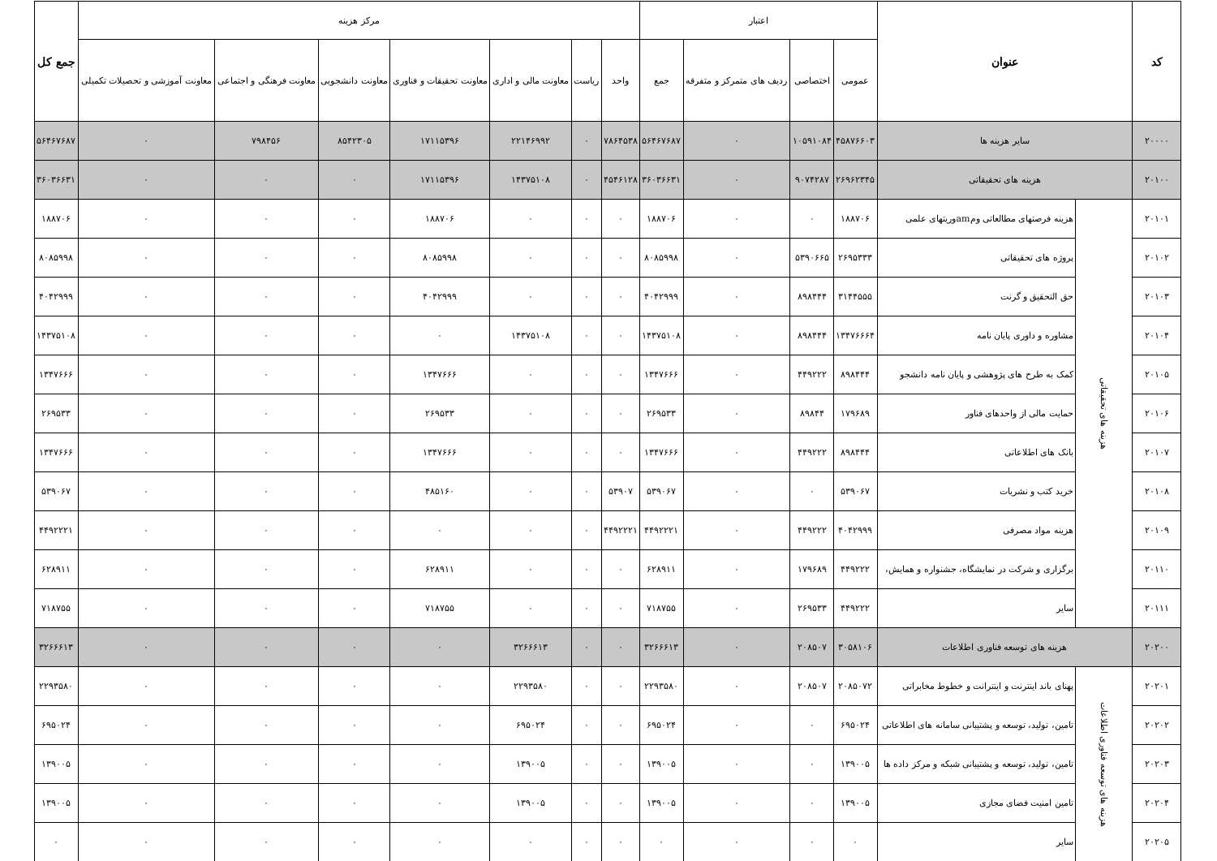| کد | عنوان | | اعتبار | | | | مرکز هزینه | | | | | | | جمع کل |
| --- | --- | --- | --- | --- | --- | --- | --- | --- | --- | --- | --- | --- | --- | --- |
| | | | عمومی | اختصاصی | ردیف های متمرکز و متفرقه | جمع | واحد | ریاست | معاونت مالی و اداری | معاونت تحقیقات و فناوری | معاونت دانشجویی | معاونت فرهنگی و اجتماعی | معاونت آموزشی و تحصیلات تکمیلی | |
| ۲۰۰۰۰ | سایر هزینه ها | | ۴۵۸۷۶۶۰۳ | ۱۰۵۹۱۰۸۴ | ۰ | ۵۶۴۶۷۶۸۷ | ۷۸۶۴۵۳۸ | ۰ | ۲۲۱۴۶۹۹۲ | ۱۷۱۱۵۳۹۶ | ۸۵۴۲۳۰۵ | ۷۹۸۴۵۶ | ۰ | ۵۶۴۶۷۶۸۷ |
| ۲۰۱۰۰ | هزینه های تحقیقاتی | | ۲۶۹۶۲۳۴۵ | ۹۰۷۴۲۸۷ | ۰ | ۳۶۰۳۶۶۳۱ | ۴۵۴۶۱۲۸ | ۰ | ۱۴۳۷۵۱۰۸ | ۱۷۱۱۵۳۹۶ | ۰ | ۰ | ۰ | ۳۶۰۳۶۶۳۱ |
| ۲۰۱۰۱ | هزینه های تحقیقاتی | هزینه فرصتهای مطالعاتی ومamوریتهای علمی | ۱۸۸۷۰۶ | ۰ | ۰ | ۱۸۸۷۰۶ | ۰ | ۰ | ۰ | ۱۸۸۷۰۶ | ۰ | ۰ | ۰ | ۱۸۸۷۰۶ |
| ۲۰۱۰۲ | | پروژه های تحقیقاتی | ۲۶۹۵۳۳۳ | ۵۳۹۰۶۶۵ | ۰ | ۸۰۸۵۹۹۸ | ۰ | ۰ | ۰ | ۸۰۸۵۹۹۸ | ۰ | ۰ | ۰ | ۸۰۸۵۹۹۸ |
| ۲۰۱۰۳ | | حق التحقیق و گرنت | ۳۱۴۴۵۵۵ | ۸۹۸۴۴۴ | ۰ | ۴۰۴۲۹۹۹ | ۰ | ۰ | ۰ | ۴۰۴۲۹۹۹ | ۰ | ۰ | ۰ | ۴۰۴۲۹۹۹ |
| ۲۰۱۰۴ | | مشاوره و داوری پایان نامه | ۱۳۴۷۶۶۶۴ | ۸۹۸۴۴۴ | ۰ | ۱۴۳۷۵۱۰۸ | ۰ | ۰ | ۱۴۳۷۵۱۰۸ | ۰ | ۰ | ۰ | ۰ | ۱۴۳۷۵۱۰۸ |
| ۲۰۱۰۵ | | کمک به طرح های پژوهشی و پایان نامه دانشجو | ۸۹۸۴۴۴ | ۴۴۹۲۲۲ | ۰ | ۱۳۴۷۶۶۶ | ۰ | ۰ | ۰ | ۱۳۴۷۶۶۶ | ۰ | ۰ | ۰ | ۱۳۴۷۶۶۶ |
| ۲۰۱۰۶ | | حمایت مالی از واحدهای فناور | ۱۷۹۶۸۹ | ۸۹۸۴۴ | ۰ | ۲۶۹۵۳۳ | ۰ | ۰ | ۰ | ۲۶۹۵۳۳ | ۰ | ۰ | ۰ | ۲۶۹۵۳۳ |
| ۲۰۱۰۷ | | بانک های اطلاعاتی | ۸۹۸۴۴۴ | ۴۴۹۲۲۲ | ۰ | ۱۳۴۷۶۶۶ | ۰ | ۰ | ۰ | ۱۳۴۷۶۶۶ | ۰ | ۰ | ۰ | ۱۳۴۷۶۶۶ |
| ۲۰۱۰۸ | | خرید کتب و نشریات | ۵۳۹۰۶۷ | ۰ | ۰ | ۵۳۹۰۶۷ | ۵۳۹۰۷ | ۰ | ۰ | ۴۸۵۱۶۰ | ۰ | ۰ | ۰ | ۵۳۹۰۶۷ |
| ۲۰۱۰۹ | | هزینه مواد مصرفی | ۴۰۴۲۹۹۹ | ۴۴۹۲۲۲ | ۰ | ۴۴۹۲۲۲۱ | ۴۴۹۲۲۲۱ | ۰ | ۰ | ۰ | ۰ | ۰ | ۰ | ۴۴۹۲۲۲۱ |
| ۲۰۱۱۰ | | برگزاری و شرکت در نمایشگاه، جشنواره و همایش، | ۴۴۹۲۲۲ | ۱۷۹۶۸۹ | ۰ | ۶۲۸۹۱۱ | ۰ | ۰ | ۰ | ۶۲۸۹۱۱ | ۰ | ۰ | ۰ | ۶۲۸۹۱۱ |
| ۲۰۱۱۱ | | سایر | ۴۴۹۲۲۲ | ۲۶۹۵۳۳ | ۰ | ۷۱۸۷۵۵ | ۰ | ۰ | ۰ | ۷۱۸۷۵۵ | ۰ | ۰ | ۰ | ۷۱۸۷۵۵ |
| ۲۰۲۰۰ | هزینه های توسعه فناوری اطلاعات | | ۳۰۵۸۱۰۶ | ۲۰۸۵۰۷ | ۰ | ۳۲۶۶۶۱۳ | ۰ | ۰ | ۳۲۶۶۶۱۳ | ۰ | ۰ | ۰ | ۰ | ۳۲۶۶۶۱۳ |
| ۲۰۲۰۱ | هزینه های توسعه فناوری اطلاعات | پهنای باند اینترنت و اینترانت و خطوط مخابراتی | ۲۰۸۵۰۷۲ | ۲۰۸۵۰۷ | ۰ | ۲۲۹۳۵۸۰ | ۰ | ۰ | ۲۲۹۳۵۸۰ | ۰ | ۰ | ۰ | ۰ | ۲۲۹۳۵۸۰ |
| ۲۰۲۰۲ | | تامین، تولید، توسعه و پشتیبانی سامانه های اطلاعاتی | ۶۹۵۰۲۴ | ۰ | ۰ | ۶۹۵۰۲۴ | ۰ | ۰ | ۶۹۵۰۲۴ | ۰ | ۰ | ۰ | ۰ | ۶۹۵۰۲۴ |
| ۲۰۲۰۳ | | تامین، تولید، توسعه و پشتیبانی شبکه و مرکز داده ها | ۱۳۹۰۰۵ | ۰ | ۰ | ۱۳۹۰۰۵ | ۰ | ۰ | ۱۳۹۰۰۵ | ۰ | ۰ | ۰ | ۰ | ۱۳۹۰۰۵ |
| ۲۰۲۰۴ | | تامین امنیت فضای مجازی | ۱۳۹۰۰۵ | ۰ | ۰ | ۱۳۹۰۰۵ | ۰ | ۰ | ۱۳۹۰۰۵ | ۰ | ۰ | ۰ | ۰ | ۱۳۹۰۰۵ |
| ۲۰۲۰۵ | | سایر | ۰ | ۰ | ۰ | ۰ | ۰ | ۰ | ۰ | ۰ | ۰ | ۰ | ۰ | ۰ |